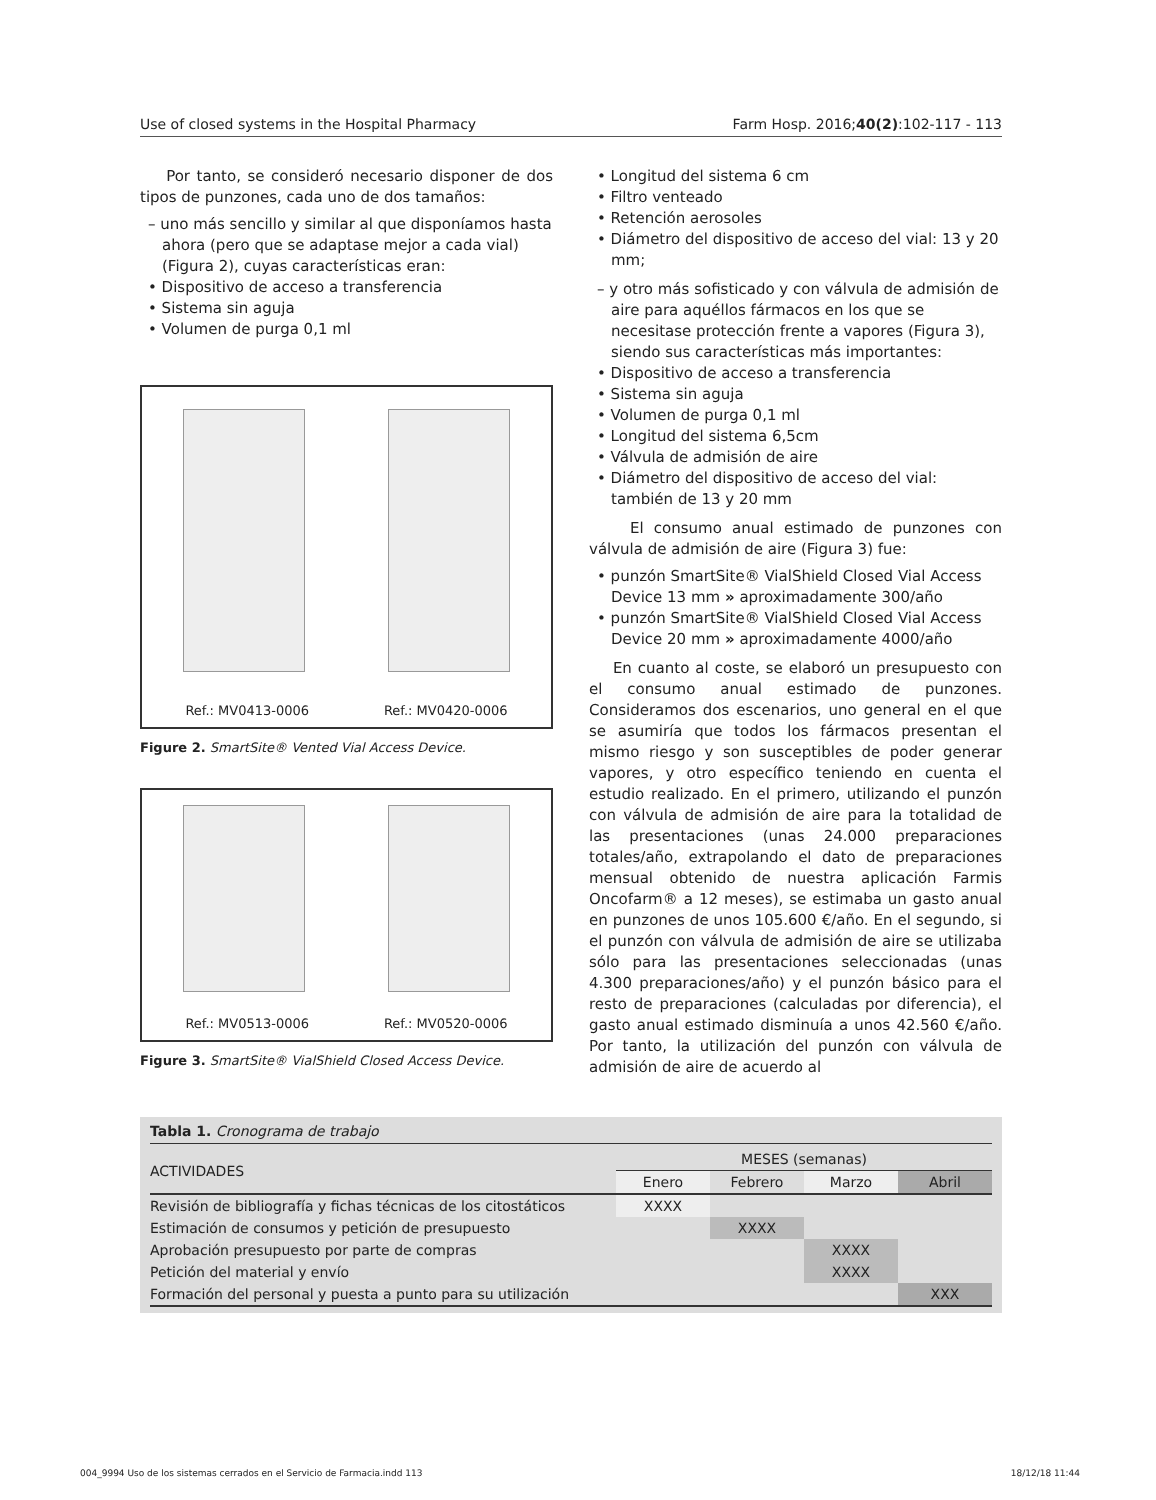Use of closed systems in the Hospital Pharmacy Farm Hosp. 2016;40(2):102-117 - 113
Por tanto, se consideró necesario disponer de dos tipos de punzones, cada uno de dos tamaños:
– uno más sencillo y similar al que disponíamos hasta ahora (pero que se adaptase mejor a cada vial) (Figura 2), cuyas características eran:
• Dispositivo de acceso a transferencia
• Sistema sin aguja
• Volumen de purga 0,1 ml
Ref.: MV0413-0006 Ref.: MV0420-0006
Figure 2. SmartSite® Vented Vial Access Device.
Ref.: MV0513-0006 Ref.: MV0520-0006
Figure 3. SmartSite® VialShield Closed Access Device.
• Longitud del sistema 6 cm
• Filtro venteado
• Retención aerosoles
• Diámetro del dispositivo de acceso del vial: 13 y 20 mm;
– y otro más sofisticado y con válvula de admisión de aire para aquéllos fármacos en los que se necesitase protección frente a vapores (Figura 3), siendo sus características más importantes:
• Dispositivo de acceso a transferencia
• Sistema sin aguja
• Volumen de purga 0,1 ml
• Longitud del sistema 6,5cm
• Válvula de admisión de aire
• Diámetro del dispositivo de acceso del vial: también de 13 y 20 mm
El consumo anual estimado de punzones con válvula de admisión de aire (Figura 3) fue:
• punzón SmartSite® VialShield Closed Vial Access Device 13 mm » aproximadamente 300/año
• punzón SmartSite® VialShield Closed Vial Access Device 20 mm » aproximadamente 4000/año
En cuanto al coste, se elaboró un presupuesto con el consumo anual estimado de punzones. Consideramos dos escenarios, uno general en el que se asumiría que todos los fármacos presentan el mismo riesgo y son susceptibles de poder generar vapores, y otro específico teniendo en cuenta el estudio realizado. En el primero, utilizando el punzón con válvula de admisión de aire para la totalidad de las presentaciones (unas 24.000 preparaciones totales/año, extrapolando el dato de preparaciones mensual obtenido de nuestra aplicación Farmis Oncofarm® a 12 meses), se estimaba un gasto anual en punzones de unos 105.600 €/año. En el segundo, si el punzón con válvula de admisión de aire se utilizaba sólo para las presentaciones seleccionadas (unas 4.300 preparaciones/año) y el punzón básico para el resto de preparaciones (calculadas por diferencia), el gasto anual estimado disminuía a unos 42.560 €/año. Por tanto, la utilización del punzón con válvula de admisión de aire de acuerdo al
Tabla 1. Cronograma de trabajo
| ACTIVIDADES | MESES (semanas) | | | |
| --- | --- | --- | --- | --- |
| | Enero | Febrero | Marzo | Abril |
| Revisión de bibliografía y fichas técnicas de los citostáticos | XXXX | | | |
| Estimación de consumos y petición de presupuesto | | XXXX | | |
| Aprobación presupuesto por parte de compras | | | XXXX | |
| Petición del material y envío | | | XXXX | |
| Formación del personal y puesta a punto para su utilización | | | | XXX |
004_9994 Uso de los sistemas cerrados en el Servicio de Farmacia.indd 113 18/12/18 11:44